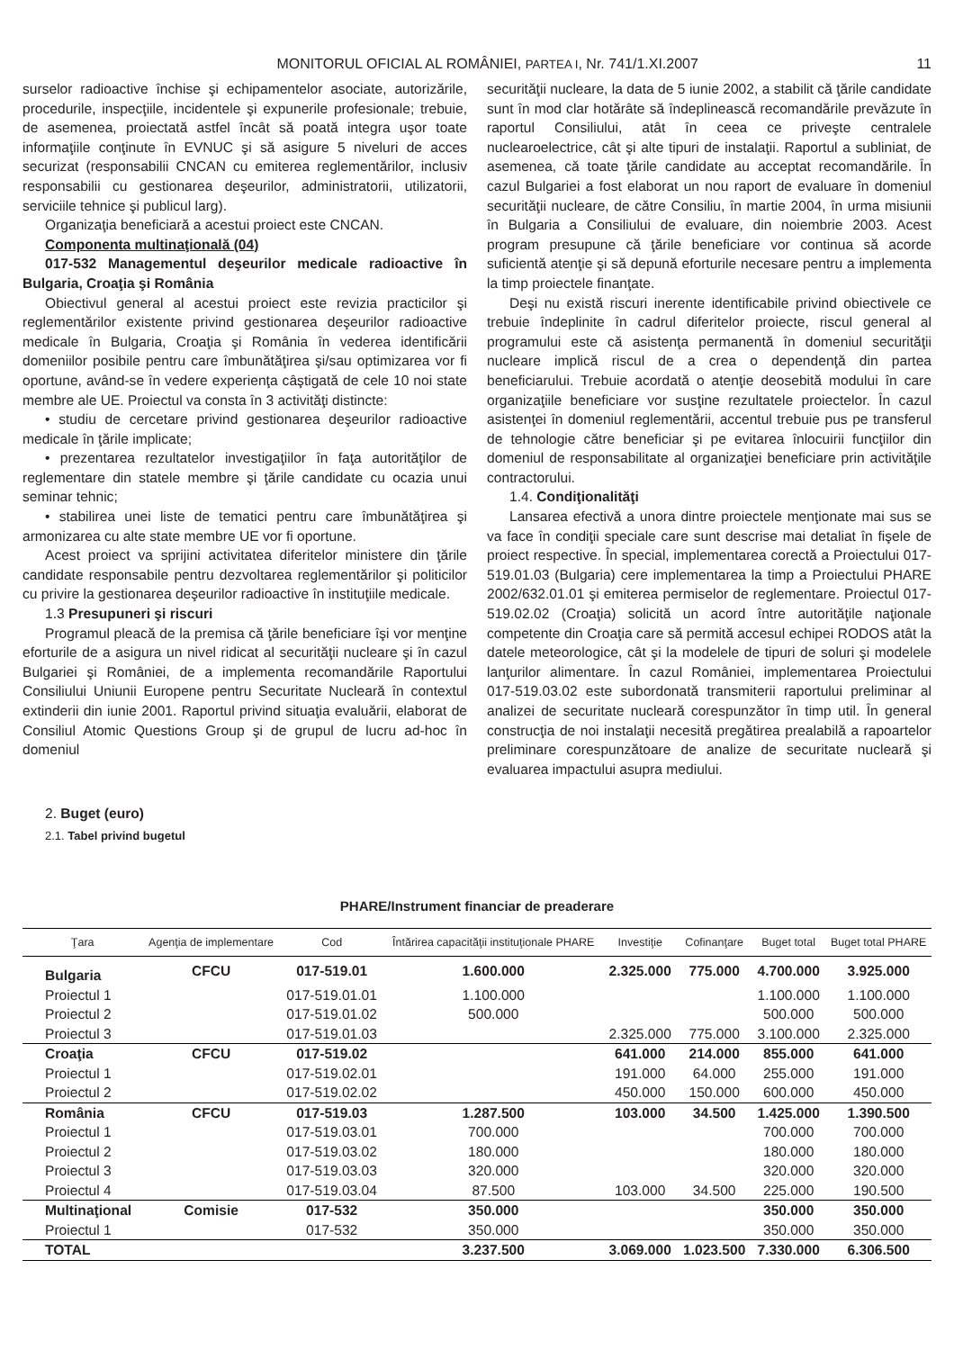MONITORUL OFICIAL AL ROMÂNIEI, PARTEA I, Nr. 741/1.XI.2007 11
surselor radioactive închise şi echipamentelor asociate, autorizările, procedurile, inspecţiile, incidentele şi expunerile profesionale; trebuie, de asemenea, proiectată astfel încât să poată integra uşor toate informaţiile conţinute în EVNUC şi să asigure 5 niveluri de acces securizat (responsabilii CNCAN cu emiterea reglementărilor, inclusiv responsabilii cu gestionarea deşeurilor, administratorii, utilizatorii, serviciile tehnice şi publicul larg).
Organizaţia beneficiară a acestui proiect este CNCAN.
Componenta multinaţională (04)
017-532 Managementul deşeurilor medicale radioactive în Bulgaria, Croaţia şi România
Obiectivul general al acestui proiect este revizia practicilor şi reglementărilor existente privind gestionarea deşeurilor radioactive medicale în Bulgaria, Croaţia şi România în vederea identificării domeniilor posibile pentru care îmbunătăţirea şi/sau optimizarea vor fi oportune, având-se în vedere experienţa câştigată de cele 10 noi state membre ale UE. Proiectul va consta în 3 activităţi distincte:
• studiu de cercetare privind gestionarea deşeurilor radioactive medicale în ţările implicate;
• prezentarea rezultatelor investigaţiilor în faţa autorităţilor de reglementare din statele membre şi ţările candidate cu ocazia unui seminar tehnic;
• stabilirea unei liste de tematici pentru care îmbunătăţirea şi armonizarea cu alte state membre UE vor fi oportune.
Acest proiect va sprijini activitatea diferitelor ministere din ţările candidate responsabile pentru dezvoltarea reglementărilor şi politicilor cu privire la gestionarea deşeurilor radioactive în instituţiile medicale.
1.3 Presupuneri şi riscuri
Programul pleacă de la premisa că ţările beneficiare îşi vor menţine eforturile de a asigura un nivel ridicat al securităţii nucleare şi în cazul Bulgariei şi României, de a implementa recomandările Raportului Consiliului Uniunii Europene pentru Securitate Nucleară în contextul extinderii din iunie 2001. Raportul privind situaţia evaluării, elaborat de Consiliul Atomic Questions Group şi de grupul de lucru ad-hoc în domeniul
securităţii nucleare, la data de 5 iunie 2002, a stabilit că ţările candidate sunt în mod clar hotărâte să îndeplinească recomandările prevăzute în raportul Consiliului, atât în ceea ce priveşte centralele nuclearoelectrice, cât şi alte tipuri de instalaţii. Raportul a subliniat, de asemenea, că toate ţările candidate au acceptat recomandările. În cazul Bulgariei a fost elaborat un nou raport de evaluare în domeniul securităţii nucleare, de către Consiliu, în martie 2004, în urma misiunii în Bulgaria a Consiliului de evaluare, din noiembrie 2003. Acest program presupune că ţările beneficiare vor continua să acorde suficientă atenţie şi să depună eforturile necesare pentru a implementa la timp proiectele finanţate.
Deşi nu există riscuri inerente identificabile privind obiectivele ce trebuie îndeplinite în cadrul diferitelor proiecte, riscul general al programului este că asistenţa permanentă în domeniul securităţii nucleare implică riscul de a crea o dependenţă din partea beneficiarului. Trebuie acordată o atenţie deosebită modului în care organizaţiile beneficiare vor susţine rezultatele proiectelor. În cazul asistenţei în domeniul reglementării, accentul trebuie pus pe transferul de tehnologie către beneficiar şi pe evitarea înlocuirii funcţiilor din domeniul de responsabilitate al organizaţiei beneficiare prin activităţile contractorului.
1.4. Condiţionalităţi
Lansarea efectivă a unora dintre proiectele menţionate mai sus se va face în condiţii speciale care sunt descrise mai detaliat în fişele de proiect respective. În special, implementarea corectă a Proiectului 017-519.01.03 (Bulgaria) cere implementarea la timp a Proiectului PHARE 2002/632.01.01 şi emiterea permiselor de reglementare. Proiectul 017-519.02.02 (Croaţia) solicită un acord între autorităţile naţionale competente din Croaţia care să permită accesul echipei RODOS atât la datele meteorologice, cât şi la modelele de tipuri de soluri şi modelele lanţurilor alimentare. În cazul României, implementarea Proiectului 017-519.03.02 este subordonată transmiterii raportului preliminar al analizei de securitate nucleară corespunzător în timp util. În general construcţia de noi instalaţii necesită pregătirea prealabilă a rapoartelor preliminare corespunzătoare de analize de securitate nucleară şi evaluarea impactului asupra mediului.
2. Buget (euro)
2.1. Tabel privind bugetul
PHARE/Instrument financiar de preaderare
| Ţara | Agenţia de implementare | Cod | Întărirea capacităţii instituţionale PHARE | Investiţie | Cofinanţare | Buget total | Buget total PHARE |
| --- | --- | --- | --- | --- | --- | --- | --- |
| Bulgaria | CFCU | 017-519.01 | 1.600.000 | 2.325.000 | 775.000 | 4.700.000 | 3.925.000 |
| Proiectul 1 | | 017-519.01.01 | 1.100.000 | | | 1.100.000 | 1.100.000 |
| Proiectul 2 | | 017-519.01.02 | 500.000 | | | 500.000 | 500.000 |
| Proiectul 3 | | 017-519.01.03 | | 2.325.000 | 775.000 | 3.100.000 | 2.325.000 |
| Croaţia | CFCU | 017-519.02 | | 641.000 | 214.000 | 855.000 | 641.000 |
| Proiectul 1 | | 017-519.02.01 | | 191.000 | 64.000 | 255.000 | 191.000 |
| Proiectul 2 | | 017-519.02.02 | | 450.000 | 150.000 | 600.000 | 450.000 |
| România | CFCU | 017-519.03 | 1.287.500 | 103.000 | 34.500 | 1.425.000 | 1.390.500 |
| Proiectul 1 | | 017-519.03.01 | 700.000 | | | 700.000 | 700.000 |
| Proiectul 2 | | 017-519.03.02 | 180.000 | | | 180.000 | 180.000 |
| Proiectul 3 | | 017-519.03.03 | 320.000 | | | 320.000 | 320.000 |
| Proiectul 4 | | 017-519.03.04 | 87.500 | 103.000 | 34.500 | 225.000 | 190.500 |
| Multinaţional | Comisie | 017-532 | 350.000 | | | 350.000 | 350.000 |
| Proiectul 1 | | 017-532 | 350.000 | | | 350.000 | 350.000 |
| TOTAL | | | 3.237.500 | 3.069.000 | 1.023.500 | 7.330.000 | 6.306.500 |